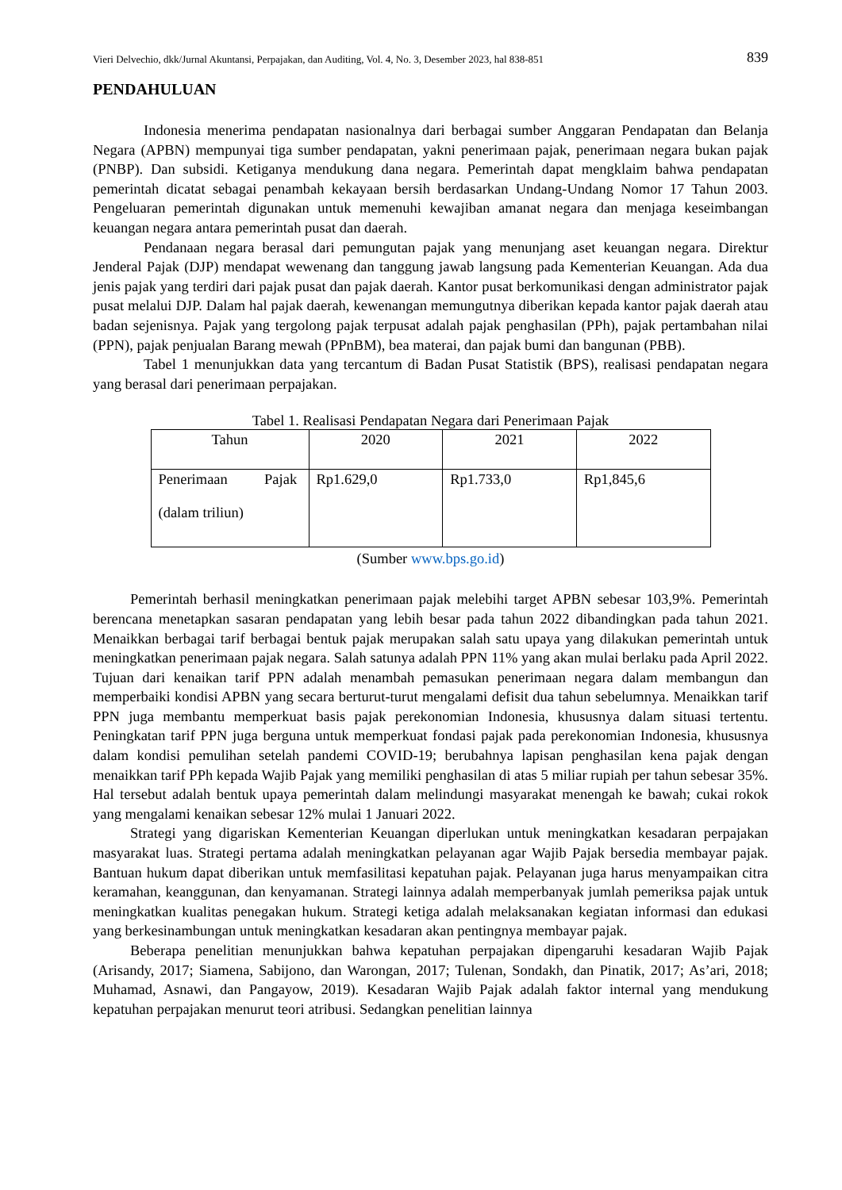Vieri Delvechio, dkk/Jurnal Akuntansi, Perpajakan, dan Auditing, Vol. 4, No. 3, Desember 2023, hal 838-851 839
PENDAHULUAN
Indonesia menerima pendapatan nasionalnya dari berbagai sumber Anggaran Pendapatan dan Belanja Negara (APBN) mempunyai tiga sumber pendapatan, yakni penerimaan pajak, penerimaan negara bukan pajak (PNBP). Dan subsidi. Ketiganya mendukung dana negara. Pemerintah dapat mengklaim bahwa pendapatan pemerintah dicatat sebagai penambah kekayaan bersih berdasarkan Undang-Undang Nomor 17 Tahun 2003. Pengeluaran pemerintah digunakan untuk memenuhi kewajiban amanat negara dan menjaga keseimbangan keuangan negara antara pemerintah pusat dan daerah.
Pendanaan negara berasal dari pemungutan pajak yang menunjang aset keuangan negara. Direktur Jenderal Pajak (DJP) mendapat wewenang dan tanggung jawab langsung pada Kementerian Keuangan. Ada dua jenis pajak yang terdiri dari pajak pusat dan pajak daerah. Kantor pusat berkomunikasi dengan administrator pajak pusat melalui DJP. Dalam hal pajak daerah, kewenangan memungutnya diberikan kepada kantor pajak daerah atau badan sejenisnya. Pajak yang tergolong pajak terpusat adalah pajak penghasilan (PPh), pajak pertambahan nilai (PPN), pajak penjualan Barang mewah (PPnBM), bea materai, dan pajak bumi dan bangunan (PBB).
Tabel 1 menunjukkan data yang tercantum di Badan Pusat Statistik (BPS), realisasi pendapatan negara yang berasal dari penerimaan perpajakan.
Tabel 1. Realisasi Pendapatan Negara dari Penerimaan Pajak
| Tahun | 2020 | 2021 | 2022 |
| Penerimaan Pajak (dalam triliun) | Rp1.629,0 | Rp1.733,0 | Rp1,845,6 |
(Sumber www.bps.go.id)
Pemerintah berhasil meningkatkan penerimaan pajak melebihi target APBN sebesar 103,9%. Pemerintah berencana menetapkan sasaran pendapatan yang lebih besar pada tahun 2022 dibandingkan pada tahun 2021. Menaikkan berbagai tarif berbagai bentuk pajak merupakan salah satu upaya yang dilakukan pemerintah untuk meningkatkan penerimaan pajak negara. Salah satunya adalah PPN 11% yang akan mulai berlaku pada April 2022. Tujuan dari kenaikan tarif PPN adalah menambah pemasukan penerimaan negara dalam membangun dan memperbaiki kondisi APBN yang secara berturut-turut mengalami defisit dua tahun sebelumnya. Menaikkan tarif PPN juga membantu memperkuat basis pajak perekonomian Indonesia, khususnya dalam situasi tertentu. Peningkatan tarif PPN juga berguna untuk memperkuat fondasi pajak pada perekonomian Indonesia, khususnya dalam kondisi pemulihan setelah pandemi COVID-19; berubahnya lapisan penghasilan kena pajak dengan menaikkan tarif PPh kepada Wajib Pajak yang memiliki penghasilan di atas 5 miliar rupiah per tahun sebesar 35%. Hal tersebut adalah bentuk upaya pemerintah dalam melindungi masyarakat menengah ke bawah; cukai rokok yang mengalami kenaikan sebesar 12% mulai 1 Januari 2022.
Strategi yang digariskan Kementerian Keuangan diperlukan untuk meningkatkan kesadaran perpajakan masyarakat luas. Strategi pertama adalah meningkatkan pelayanan agar Wajib Pajak bersedia membayar pajak. Bantuan hukum dapat diberikan untuk memfasilitasi kepatuhan pajak. Pelayanan juga harus menyampaikan citra keramahan, keanggunan, dan kenyamanan. Strategi lainnya adalah memperbanyak jumlah pemeriksa pajak untuk meningkatkan kualitas penegakan hukum. Strategi ketiga adalah melaksanakan kegiatan informasi dan edukasi yang berkesinambungan untuk meningkatkan kesadaran akan pentingnya membayar pajak.
Beberapa penelitian menunjukkan bahwa kepatuhan perpajakan dipengaruhi kesadaran Wajib Pajak (Arisandy, 2017; Siamena, Sabijono, dan Warongan, 2017; Tulenan, Sondakh, dan Pinatik, 2017; As’ari, 2018; Muhamad, Asnawi, dan Pangayow, 2019). Kesadaran Wajib Pajak adalah faktor internal yang mendukung kepatuhan perpajakan menurut teori atribusi. Sedangkan penelitian lainnya